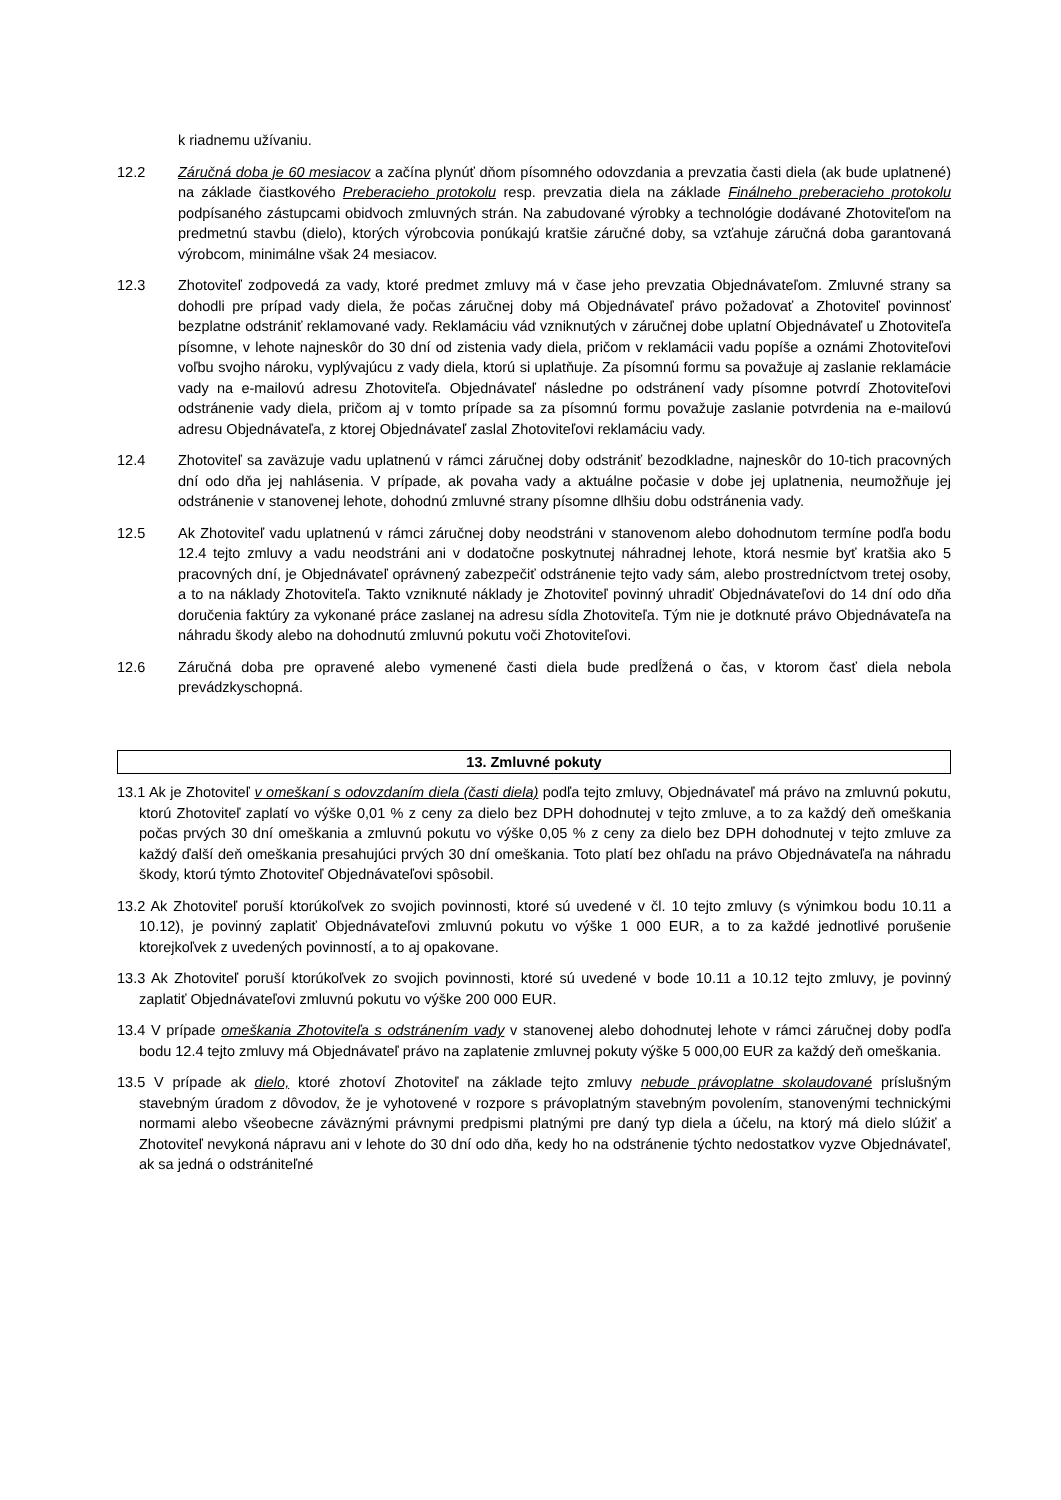k riadnemu užívaniu.
12.2 Záručná doba je 60 mesiacov a začína plynúť dňom písomného odovzdania a prevzatia časti diela (ak bude uplatnené) na základe čiastkového Preberacieho protokolu resp. prevzatia diela na základe Finálneho preberacieho protokolu podpísaného zástupcami obidvoch zmluvných strán. Na zabudované výrobky a technológie dodávané Zhotoviteľom na predmetnú stavbu (dielo), ktorých výrobcovia ponúkajú kratšie záručné doby, sa vzťahuje záručná doba garantovaná výrobcom, minimálne však 24 mesiacov.
12.3 Zhotoviteľ zodpovedá za vady, ktoré predmet zmluvy má v čase jeho prevzatia Objednávateľom. Zmluvné strany sa dohodli pre prípad vady diela, že počas záručnej doby má Objednávateľ právo požadovať a Zhotoviteľ povinnosť bezplatne odstrániť reklamované vady. Reklamáciu vád vzniknutých v záručnej dobe uplatní Objednávateľ u Zhotoviteľa písomne, v lehote najneskôr do 30 dní od zistenia vady diela, pričom v reklamácii vadu popíše a oznámi Zhotoviteľovi voľbu svojho nároku, vyplývajúcu z vady diela, ktorú si uplatňuje. Za písomnú formu sa považuje aj zaslanie reklamácie vady na e-mailovú adresu Zhotoviteľa. Objednávateľ následne po odstránení vady písomne potvrdí Zhotoviteľovi odstránenie vady diela, pričom aj v tomto prípade sa za písomnú formu považuje zaslanie potvrdenia na e-mailovú adresu Objednávateľa, z ktorej Objednávateľ zaslal Zhotoviteľovi reklamáciu vady.
12.4 Zhotoviteľ sa zaväzuje vadu uplatnenú v rámci záručnej doby odstrániť bezodkladne, najneskôr do 10-tich pracovných dní odo dňa jej nahlásenia. V prípade, ak povaha vady a aktuálne počasie v dobe jej uplatnenia, neumožňuje jej odstránenie v stanovenej lehote, dohodnú zmluvné strany písomne dlhšiu dobu odstránenia vady.
12.5 Ak Zhotoviteľ vadu uplatnenú v rámci záručnej doby neodstráni v stanovenom alebo dohodnutom termíne podľa bodu 12.4 tejto zmluvy a vadu neodstráni ani v dodatočne poskytnutej náhradnej lehote, ktorá nesmie byť kratšia ako 5 pracovných dní, je Objednávateľ oprávnený zabezpečiť odstránenie tejto vady sám, alebo prostredníctvom tretej osoby, a to na náklady Zhotoviteľa. Takto vzniknuté náklady je Zhotoviteľ povinný uhradiť Objednávateľovi do 14 dní odo dňa doručenia faktúry za vykonané práce zaslanej na adresu sídla Zhotoviteľa. Tým nie je dotknuté právo Objednávateľa na náhradu škody alebo na dohodnutú zmluvnú pokutu voči Zhotoviteľovi.
12.6 Záručná doba pre opravené alebo vymenené časti diela bude predĺžená o čas, v ktorom časť diela nebola prevádzkyschopná.
13. Zmluvné pokuty
13.1 Ak je Zhotoviteľ v omeškaní s odovzdaním diela (časti diela) podľa tejto zmluvy, Objednávateľ má právo na zmluvnú pokutu, ktorú Zhotoviteľ zaplatí vo výške 0,01 % z ceny za dielo bez DPH dohodnutej v tejto zmluve, a to za každý deň omeškania počas prvých 30 dní omeškania a zmluvnú pokutu vo výške 0,05 % z ceny za dielo bez DPH dohodnutej v tejto zmluve za každý ďalší deň omeškania presahujúci prvých 30 dní omeškania. Toto platí bez ohľadu na právo Objednávateľa na náhradu škody, ktorú týmto Zhotoviteľ Objednávateľovi spôsobil.
13.2 Ak Zhotoviteľ poruší ktorúkoľvek zo svojich povinnosti, ktoré sú uvedené v čl. 10 tejto zmluvy (s výnimkou bodu 10.11 a 10.12), je povinný zaplatiť Objednávateľovi zmluvnú pokutu vo výške 1 000 EUR, a to za každé jednotlivé porušenie ktorejkoľvek z uvedených povinností, a to aj opakovane.
13.3 Ak Zhotoviteľ poruší ktorúkoľvek zo svojich povinnosti, ktoré sú uvedené v bode 10.11 a 10.12 tejto zmluvy, je povinný zaplatiť Objednávateľovi zmluvnú pokutu vo výške 200 000 EUR.
13.4 V prípade omeškania Zhotoviteľa s odstránením vady v stanovenej alebo dohodnutej lehote v rámci záručnej doby podľa bodu 12.4 tejto zmluvy má Objednávateľ právo na zaplatenie zmluvnej pokuty výške 5 000,00 EUR za každý deň omeškania.
13.5 V prípade ak dielo, ktoré zhotoví Zhotoviteľ na základe tejto zmluvy nebude právoplatne skolaudované príslušným stavebným úradom z dôvodov, že je vyhotovené v rozpore s právoplatným stavebným povolením, stanovenými technickými normami alebo všeobecne záväznými právnymi predpismi platnými pre daný typ diela a účelu, na ktorý má dielo slúžiť a Zhotoviteľ nevykoná nápravu ani v lehote do 30 dní odo dňa, kedy ho na odstránenie týchto nedostatkov vyzve Objednávateľ, ak sa jedná o odstrániteľné